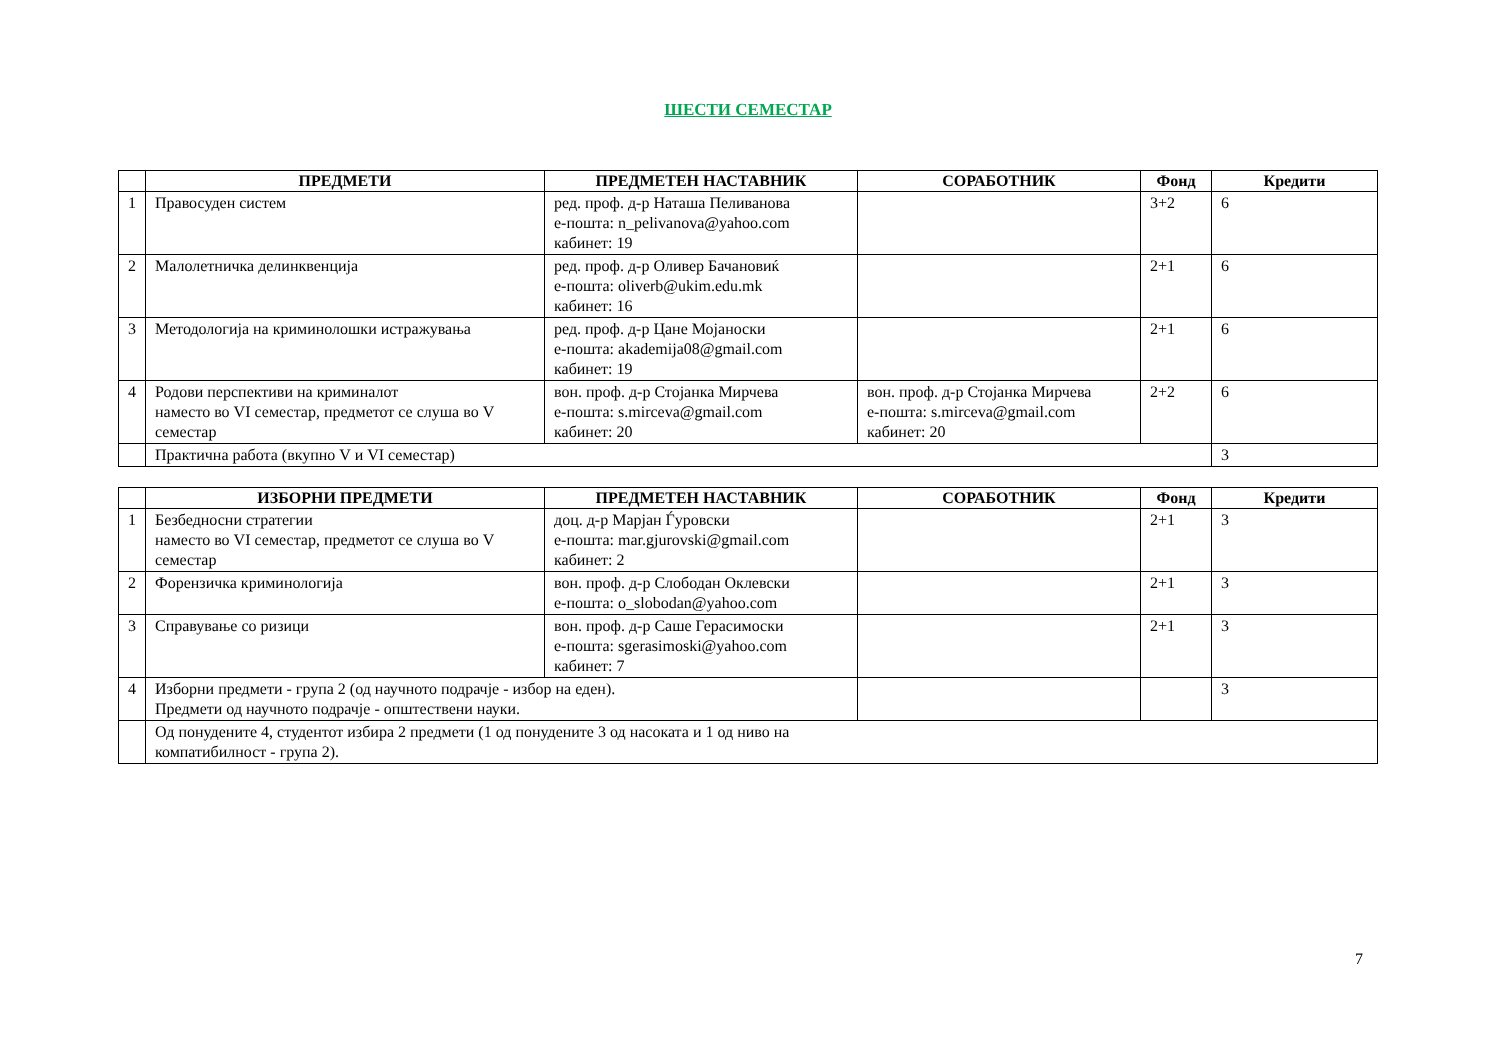ШЕСТИ СЕМЕСТАР
| | ПРЕДМЕТИ | ПРЕДМЕТЕН НАСТАВНИК | СОРАБОТНИК | Фонд | Кредити |
| --- | --- | --- | --- | --- | --- |
| 1 | Правосуден систем | ред. проф. д-р Наташа Пеливанова е-пошта: n_pelivanova@yahoo.com кабинет: 19 | | 3+2 | 6 |
| 2 | Малолетничка делинквенција | ред. проф. д-р Оливер Бачановиќ е-пошта: oliverb@ukim.edu.mk кабинет: 16 | | 2+1 | 6 |
| 3 | Методологија на криминолошки истражувања | ред. проф. д-р Цане Мојаноски е-пошта: akademija08@gmail.com кабинет: 19 | | 2+1 | 6 |
| 4 | Родови перспективи на криминалот наместо во VI семестар, предметот се слуша во V семестар | вон. проф. д-р Стојанка Мирчева е-пошта: s.mirceva@gmail.com кабинет: 20 | вон. проф. д-р Стојанка Мирчева е-пошта: s.mirceva@gmail.com кабинет: 20 | 2+2 | 6 |
| | Практична работа (вкупно V и VI семестар) | | | | 3 |
| | ИЗБОРНИ ПРЕДМЕТИ | ПРЕДМЕТЕН НАСТАВНИК | СОРАБОТНИК | Фонд | Кредити |
| --- | --- | --- | --- | --- | --- |
| 1 | Безбедносни стратегии наместо во VI семестар, предметот се слуша во V семестар | доц. д-р Марјан Ѓуровски е-пошта: mar.gjurovski@gmail.com кабинет: 2 | | 2+1 | 3 |
| 2 | Форензичка криминологија | вон. проф. д-р Слободан Оклевски е-пошта: o_slobodan@yahoo.com | | 2+1 | 3 |
| 3 | Справување со ризици | вон. проф. д-р Саше Герасимоски е-пошта: sgerasimoski@yahoo.com кабинет: 7 | | 2+1 | 3 |
| 4 | Изборни предмети - група 2 (од научното подрачје - избор на еден). Предмети од научното подрачје - општествени науки. | | | | 3 |
| | Од понудените 4, студентот избира 2 предмети (1 од понудените 3 од насоката и 1 од ниво на компатибилност - група 2). | | | | |
7